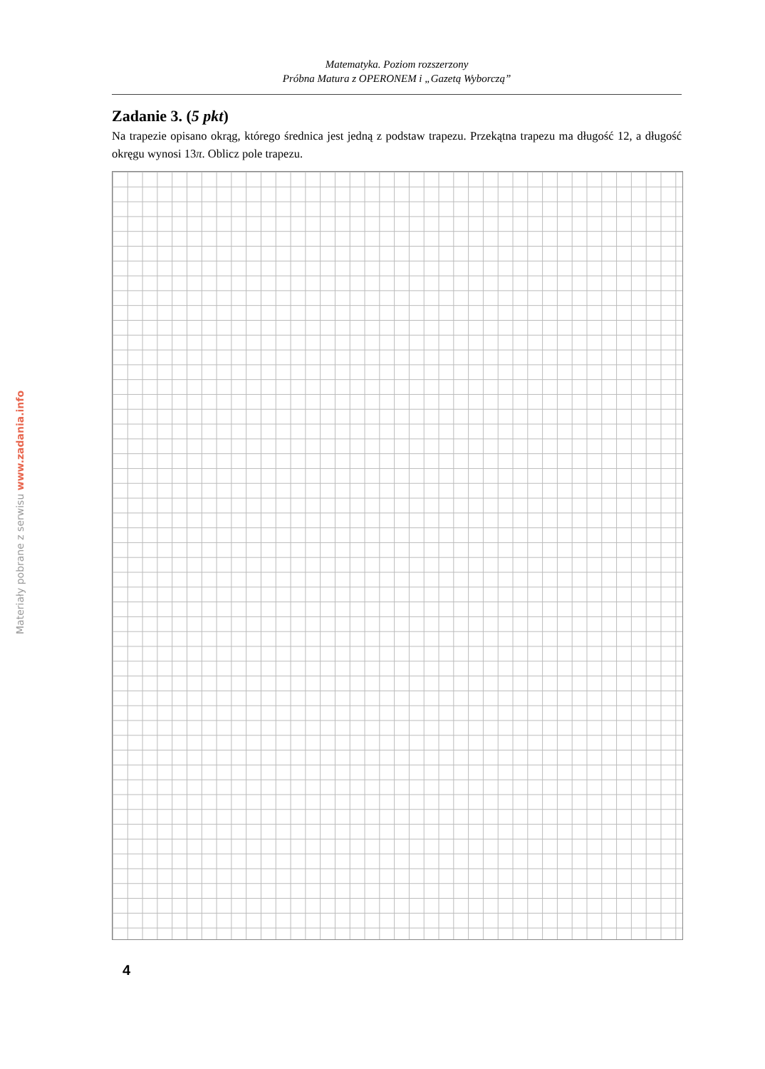Matematyka. Poziom rozszerzony
Próbna Matura z OPERONEM i „Gazetą Wyborczą”
Zadanie 3. (5 pkt)
Na trapezie opisano okrąg, którego średnica jest jedną z podstaw trapezu. Przekątna trapezu ma długość 12, a długość okręgu wynosi 13π. Oblicz pole trapezu.
4
Materiały pobrane z serwisu www.zadania.info